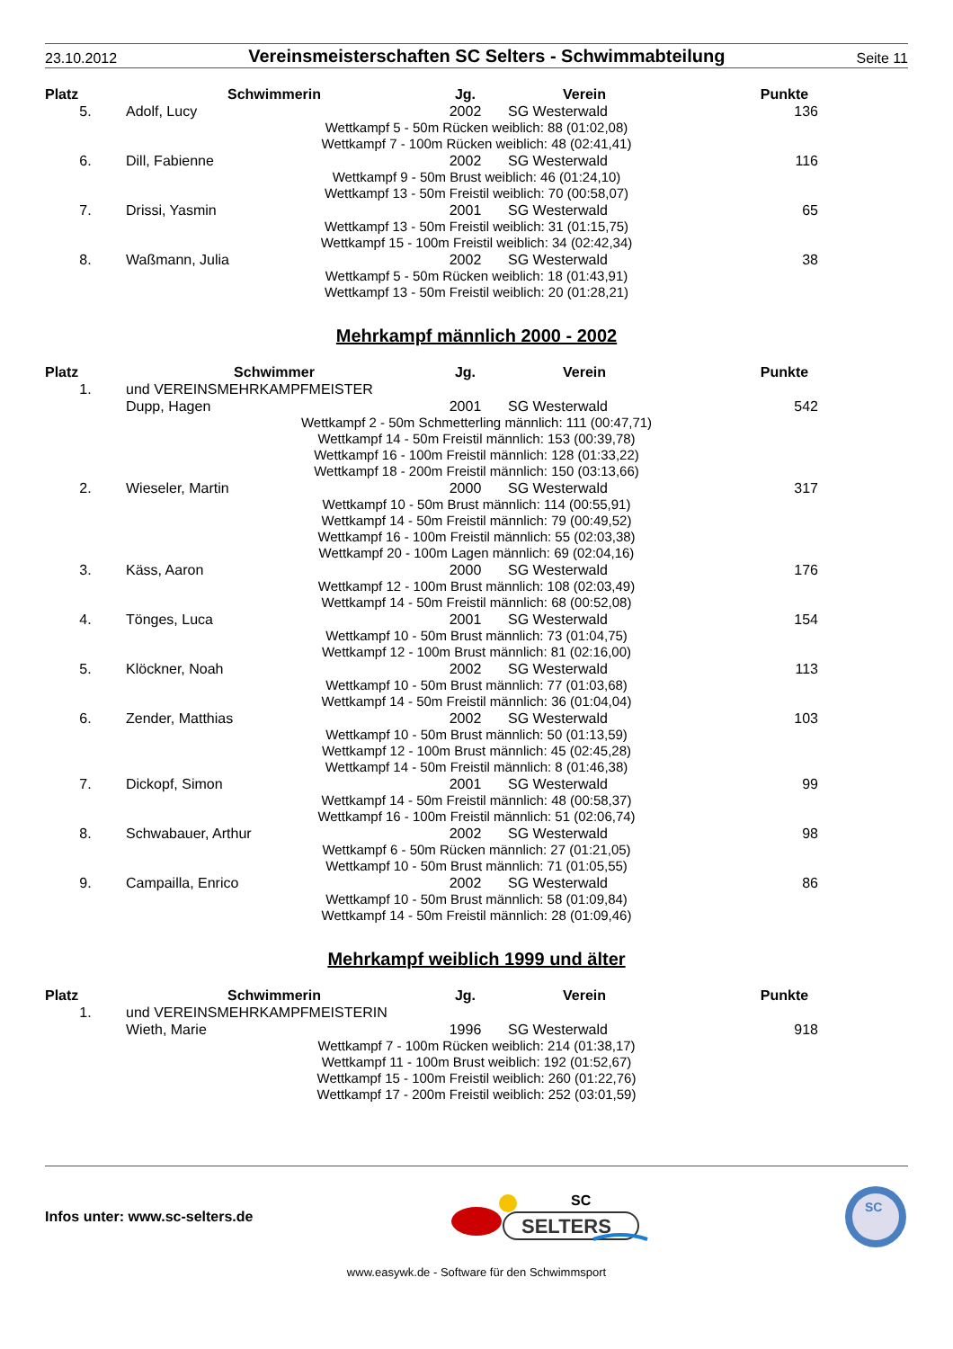23.10.2012
Vereinsmeisterschaften SC Selters - Schwimmabteilung
Seite 11
| Platz | Schwimmerin | Jg. | Verein | Punkte |
| --- | --- | --- | --- | --- |
| 5. | Adolf, Lucy | 2002 | SG Westerwald | 136 |
| Wettkampf 5 - 50m Rücken weiblich: 88 (01:02,08) Wettkampf 7 - 100m Rücken weiblich: 48 (02:41,41) | | | | |
| 6. | Dill, Fabienne | 2002 | SG Westerwald | 116 |
| Wettkampf 9 - 50m Brust weiblich: 46 (01:24,10) Wettkampf 13 - 50m Freistil weiblich: 70 (00:58,07) | | | | |
| 7. | Drissi, Yasmin | 2001 | SG Westerwald | 65 |
| Wettkampf 13 - 50m Freistil weiblich: 31 (01:15,75) Wettkampf 15 - 100m Freistil weiblich: 34 (02:42,34) | | | | |
| 8. | Waßmann, Julia | 2002 | SG Westerwald | 38 |
| Wettkampf 5 - 50m Rücken weiblich: 18 (01:43,91) Wettkampf 13 - 50m Freistil weiblich: 20 (01:28,21) | | | | |
Mehrkampf männlich 2000 - 2002
| Platz | Schwimmer | Jg. | Verein | Punkte |
| --- | --- | --- | --- | --- |
| 1. | und VEREINSMEHRKAMPFMEISTER | | | |
| | Dupp, Hagen | 2001 | SG Westerwald | 542 |
| Wettkampf 2 - 50m Schmetterling männlich: 111 (00:47,71) Wettkampf 14 - 50m Freistil männlich: 153 (00:39,78) Wettkampf 16 - 100m Freistil männlich: 128 (01:33,22) Wettkampf 18 - 200m Freistil männlich: 150 (03:13,66) | | | | |
| 2. | Wieseler, Martin | 2000 | SG Westerwald | 317 |
| Wettkampf 10 - 50m Brust männlich: 114 (00:55,91) Wettkampf 14 - 50m Freistil männlich: 79 (00:49,52) Wettkampf 16 - 100m Freistil männlich: 55 (02:03,38) Wettkampf 20 - 100m Lagen männlich: 69 (02:04,16) | | | | |
| 3. | Käss, Aaron | 2000 | SG Westerwald | 176 |
| Wettkampf 12 - 100m Brust männlich: 108 (02:03,49) Wettkampf 14 - 50m Freistil männlich: 68 (00:52,08) | | | | |
| 4. | Tönges, Luca | 2001 | SG Westerwald | 154 |
| Wettkampf 10 - 50m Brust männlich: 73 (01:04,75) Wettkampf 12 - 100m Brust männlich: 81 (02:16,00) | | | | |
| 5. | Klöckner, Noah | 2002 | SG Westerwald | 113 |
| Wettkampf 10 - 50m Brust männlich: 77 (01:03,68) Wettkampf 14 - 50m Freistil männlich: 36 (01:04,04) | | | | |
| 6. | Zender, Matthias | 2002 | SG Westerwald | 103 |
| Wettkampf 10 - 50m Brust männlich: 50 (01:13,59) Wettkampf 12 - 100m Brust männlich: 45 (02:45,28) Wettkampf 14 - 50m Freistil männlich: 8 (01:46,38) | | | | |
| 7. | Dickopf, Simon | 2001 | SG Westerwald | 99 |
| Wettkampf 14 - 50m Freistil männlich: 48 (00:58,37) Wettkampf 16 - 100m Freistil männlich: 51 (02:06,74) | | | | |
| 8. | Schwabauer, Arthur | 2002 | SG Westerwald | 98 |
| Wettkampf 6 - 50m Rücken männlich: 27 (01:21,05) Wettkampf 10 - 50m Brust männlich: 71 (01:05,55) | | | | |
| 9. | Campailla, Enrico | 2002 | SG Westerwald | 86 |
| Wettkampf 10 - 50m Brust männlich: 58 (01:09,84) Wettkampf 14 - 50m Freistil männlich: 28 (01:09,46) | | | | |
Mehrkampf weiblich 1999 und älter
| Platz | Schwimmerin | Jg. | Verein | Punkte |
| --- | --- | --- | --- | --- |
| 1. | und VEREINSMEHRKAMPFMEISTERIN | | | |
| | Wieth, Marie | 1996 | SG Westerwald | 918 |
| Wettkampf 7 - 100m Rücken weiblich: 214 (01:38,17) Wettkampf 11 - 100m Brust weiblich: 192 (01:52,67) Wettkampf 15 - 100m Freistil weiblich: 260 (01:22,76) Wettkampf 17 - 200m Freistil weiblich: 252 (03:01,59) | | | | |
Infos unter: www.sc-selters.de
SELTERS
SC
SC
www.easywk.de - Software für den Schwimmsport